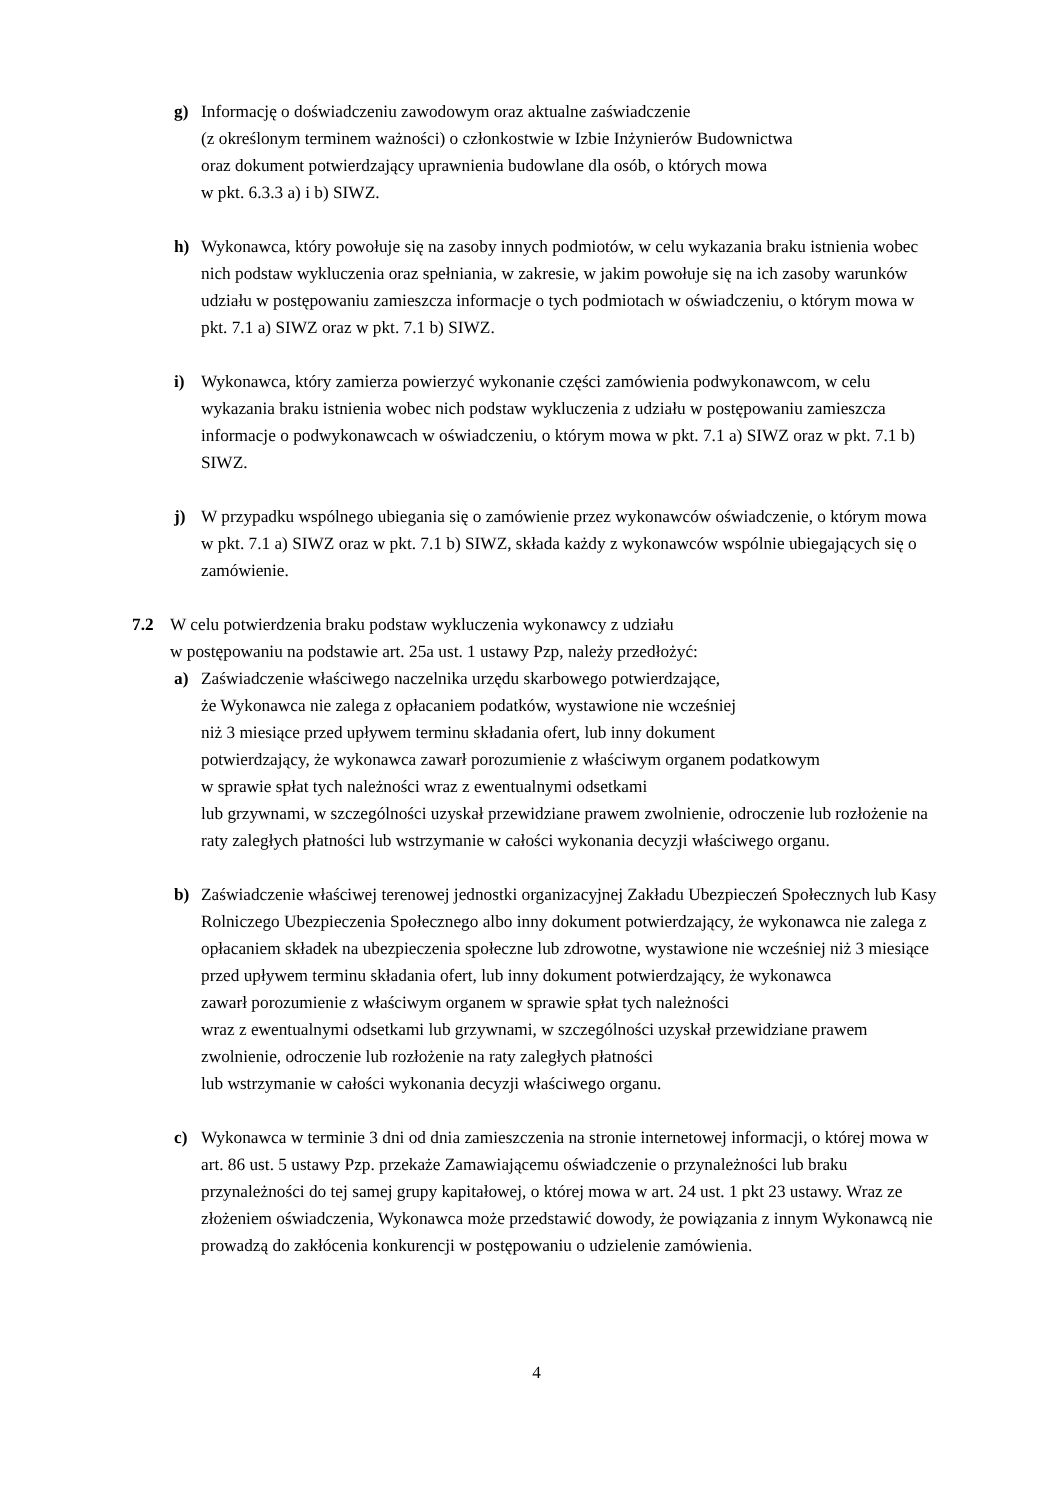g) Informację o doświadczeniu zawodowym oraz aktualne zaświadczenie
(z określonym terminem ważności) o członkostwie w Izbie Inżynierów Budownictwa
oraz dokument potwierdzający uprawnienia budowlane dla osób, o których mowa
w pkt. 6.3.3 a) i b) SIWZ.
h) Wykonawca, który powołuje się na zasoby innych podmiotów, w celu wykazania braku istnienia wobec nich podstaw wykluczenia oraz spełniania, w zakresie, w jakim powołuje się na ich zasoby warunków udziału w postępowaniu zamieszcza informacje o tych podmiotach w oświadczeniu, o którym mowa w pkt. 7.1 a) SIWZ oraz w pkt. 7.1 b) SIWZ.
i) Wykonawca, który zamierza powierzyć wykonanie części zamówienia podwykonawcom, w celu wykazania braku istnienia wobec nich podstaw wykluczenia z udziału w postępowaniu zamieszcza informacje o podwykonawcach w oświadczeniu, o którym mowa w pkt. 7.1 a) SIWZ oraz w pkt. 7.1 b) SIWZ.
j) W przypadku wspólnego ubiegania się o zamówienie przez wykonawców oświadczenie, o którym mowa w pkt. 7.1 a) SIWZ oraz w pkt. 7.1 b) SIWZ, składa każdy z wykonawców wspólnie ubiegających się o zamówienie.
7.2 W celu potwierdzenia braku podstaw wykluczenia wykonawcy z udziału
w postępowaniu na podstawie art. 25a ust. 1 ustawy Pzp, należy przedłożyć:
a) Zaświadczenie właściwego naczelnika urzędu skarbowego potwierdzające,
że Wykonawca nie zalega z opłacaniem podatków, wystawione nie wcześniej
niż 3 miesiące przed upływem terminu składania ofert, lub inny dokument
potwierdzający, że wykonawca zawarł porozumienie z właściwym organem podatkowym
w sprawie spłat tych należności wraz z ewentualnymi odsetkami
lub grzywnami, w szczególności uzyskał przewidziane prawem zwolnienie, odroczenie lub rozłożenie na raty zaległych płatności lub wstrzymanie w całości wykonania decyzji właściwego organu.
b) Zaświadczenie właściwej terenowej jednostki organizacyjnej Zakładu Ubezpieczeń Społecznych lub Kasy Rolniczego Ubezpieczenia Społecznego albo inny dokument potwierdzający, że wykonawca nie zalega z opłacaniem składek na ubezpieczenia społeczne lub zdrowotne, wystawione nie wcześniej niż 3 miesiące przed upływem terminu składania ofert, lub inny dokument potwierdzający, że wykonawca
zawarł porozumienie z właściwym organem w sprawie spłat tych należności
wraz z ewentualnymi odsetkami lub grzywnami, w szczególności uzyskał przewidziane prawem zwolnienie, odroczenie lub rozłożenie na raty zaległych płatności
lub wstrzymanie w całości wykonania decyzji właściwego organu.
c) Wykonawca w terminie 3 dni od dnia zamieszczenia na stronie internetowej informacji, o której mowa w art. 86 ust. 5 ustawy Pzp. przekaże Zamawiającemu oświadczenie o przynależności lub braku przynależności do tej samej grupy kapitałowej, o której mowa w art. 24 ust. 1 pkt 23 ustawy. Wraz ze złożeniem oświadczenia, Wykonawca może przedstawić dowody, że powiązania z innym Wykonawcą nie prowadzą do zakłócenia konkurencji w postępowaniu o udzielenie zamówienia.
4